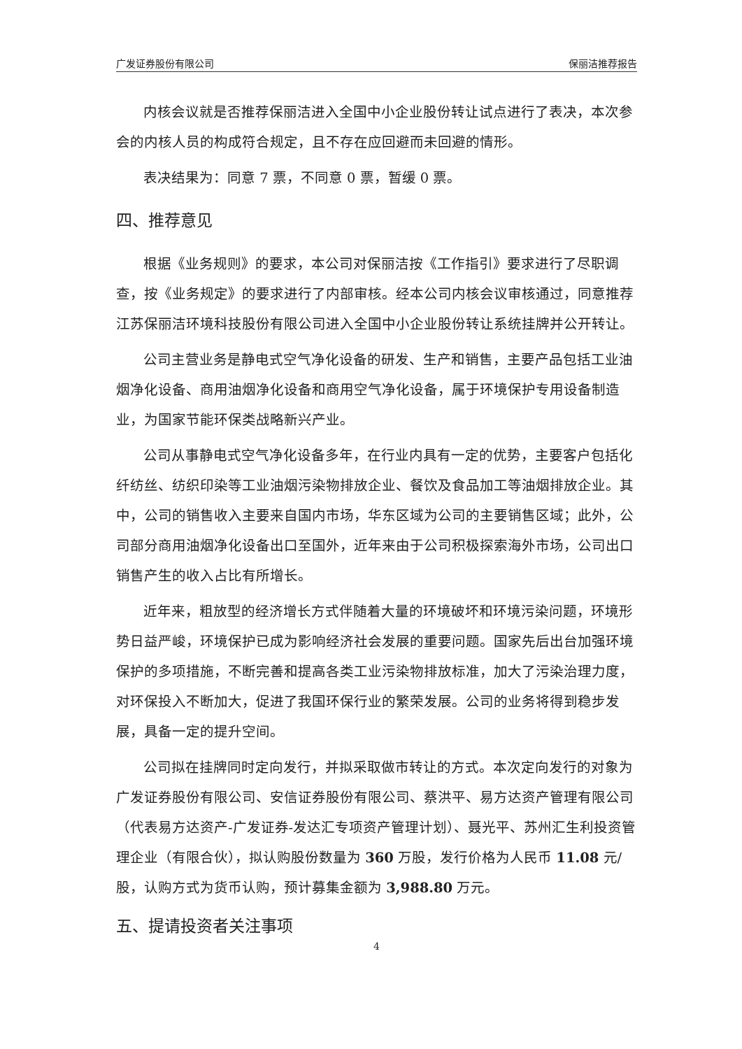广发证券股份有限公司 保丽洁推荐报告
内核会议就是否推荐保丽洁进入全国中小企业股份转让试点进行了表决，本次参会的内核人员的构成符合规定，且不存在应回避而未回避的情形。
表决结果为：同意 7 票，不同意 0 票，暂缓 0 票。
四、推荐意见
根据《业务规则》的要求，本公司对保丽洁按《工作指引》要求进行了尽职调查，按《业务规定》的要求进行了内部审核。经本公司内核会议审核通过，同意推荐江苏保丽洁环境科技股份有限公司进入全国中小企业股份转让系统挂牌并公开转让。
公司主营业务是静电式空气净化设备的研发、生产和销售，主要产品包括工业油烟净化设备、商用油烟净化设备和商用空气净化设备，属于环境保护专用设备制造业，为国家节能环保类战略新兴产业。
公司从事静电式空气净化设备多年，在行业内具有一定的优势，主要客户包括化纤纺丝、纺织印染等工业油烟污染物排放企业、餐饮及食品加工等油烟排放企业。其中，公司的销售收入主要来自国内市场，华东区域为公司的主要销售区域；此外，公司部分商用油烟净化设备出口至国外，近年来由于公司积极探索海外市场，公司出口销售产生的收入占比有所增长。
近年来，粗放型的经济增长方式伴随着大量的环境破坏和环境污染问题，环境形势日益严峻，环境保护已成为影响经济社会发展的重要问题。国家先后出台加强环境保护的多项措施，不断完善和提高各类工业污染物排放标准，加大了污染治理力度，对环保投入不断加大，促进了我国环保行业的繁荣发展。公司的业务将得到稳步发展，具备一定的提升空间。
公司拟在挂牌同时定向发行，并拟采取做市转让的方式。本次定向发行的对象为广发证券股份有限公司、安信证券股份有限公司、蔡洪平、易方达资产管理有限公司（代表易方达资产-广发证券-发达汇专项资产管理计划）、聂光平、苏州汇生利投资管理企业（有限合伙），拟认购股份数量为 360 万股，发行价格为人民币 11.08 元/股，认购方式为货币认购，预计募集金额为 3,988.80 万元。
五、提请投资者关注事项
4